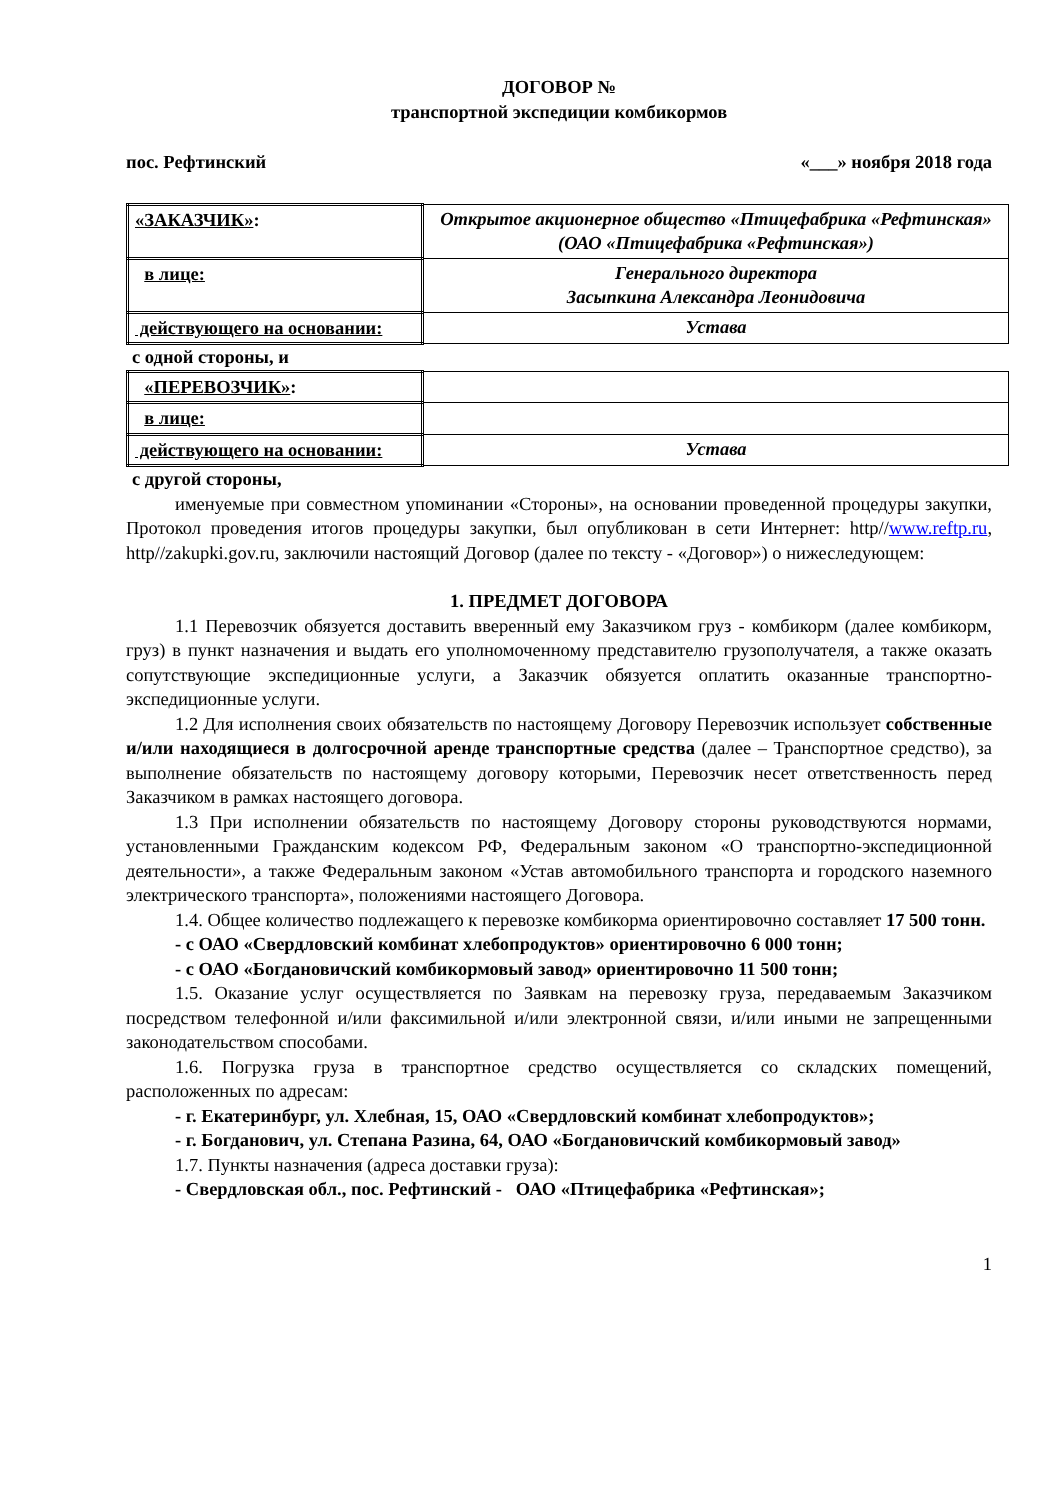ДОГОВОР №
транспортной экспедиции комбикормов
пос. Рефтинский «___» ноября 2018 года
| «ЗАКАЗЧИК» : | Открытое акционерное общество «Птицефабрика «Рефтинская» (ОАО «Птицефабрика «Рефтинская») |
| в лице: | Генерального директора Засыпкина Александра Леонидовича |
| действующего на основании: | Устава |
с одной стороны, и
| «ПЕРЕВОЗЧИК» : | |
| в лице: | |
| действующего на основании: | Устава |
с другой стороны,
именуемые при совместном упоминании «Стороны», на основании проведенной процедуры закупки, Протокол проведения итогов процедуры закупки, был опубликован в сети Интернет: http//www.reftp.ru, http//zakupki.gov.ru, заключили настоящий Договор (далее по тексту - «Договор») о нижеследующем:
1. ПРЕДМЕТ ДОГОВОРА
1.1 Перевозчик обязуется доставить вверенный ему Заказчиком груз - комбикорм (далее комбикорм, груз) в пункт назначения и выдать его уполномоченному представителю грузополучателя, а также оказать сопутствующие экспедиционные услуги, а Заказчик обязуется оплатить оказанные транспортно-экспедиционные услуги.
1.2 Для исполнения своих обязательств по настоящему Договору Перевозчик использует собственные и/или находящиеся в долгосрочной аренде транспортные средства (далее – Транспортное средство), за выполнение обязательств по настоящему договору которыми, Перевозчик несет ответственность перед Заказчиком в рамках настоящего договора.
1.3 При исполнении обязательств по настоящему Договору стороны руководствуются нормами, установленными Гражданским кодексом РФ, Федеральным законом «О транспортно-экспедиционной деятельности», а также Федеральным законом «Устав автомобильного транспорта и городского наземного электрического транспорта», положениями настоящего Договора.
1.4. Общее количество подлежащего к перевозке комбикорма ориентировочно составляет 17 500 тонн.
- с ОАО «Свердловский комбинат хлебопродуктов» ориентировочно 6 000 тонн;
- с ОАО «Богдановичский комбикормовый завод» ориентировочно 11 500 тонн;
1.5. Оказание услуг осуществляется по Заявкам на перевозку груза, передаваемым Заказчиком посредством телефонной и/или факсимильной и/или электронной связи, и/или иными не запрещенными законодательством способами.
1.6. Погрузка груза в транспортное средство осуществляется со складских помещений, расположенных по адресам:
- г. Екатеринбург, ул. Хлебная, 15, ОАО «Свердловский комбинат хлебопродуктов»;
- г. Богданович, ул. Степана Разина, 64, ОАО «Богдановичский комбикормовый завод»
1.7. Пункты назначения (адреса доставки груза):
- Свердловская обл., пос. Рефтинский - ОАО «Птицефабрика «Рефтинская»;
1